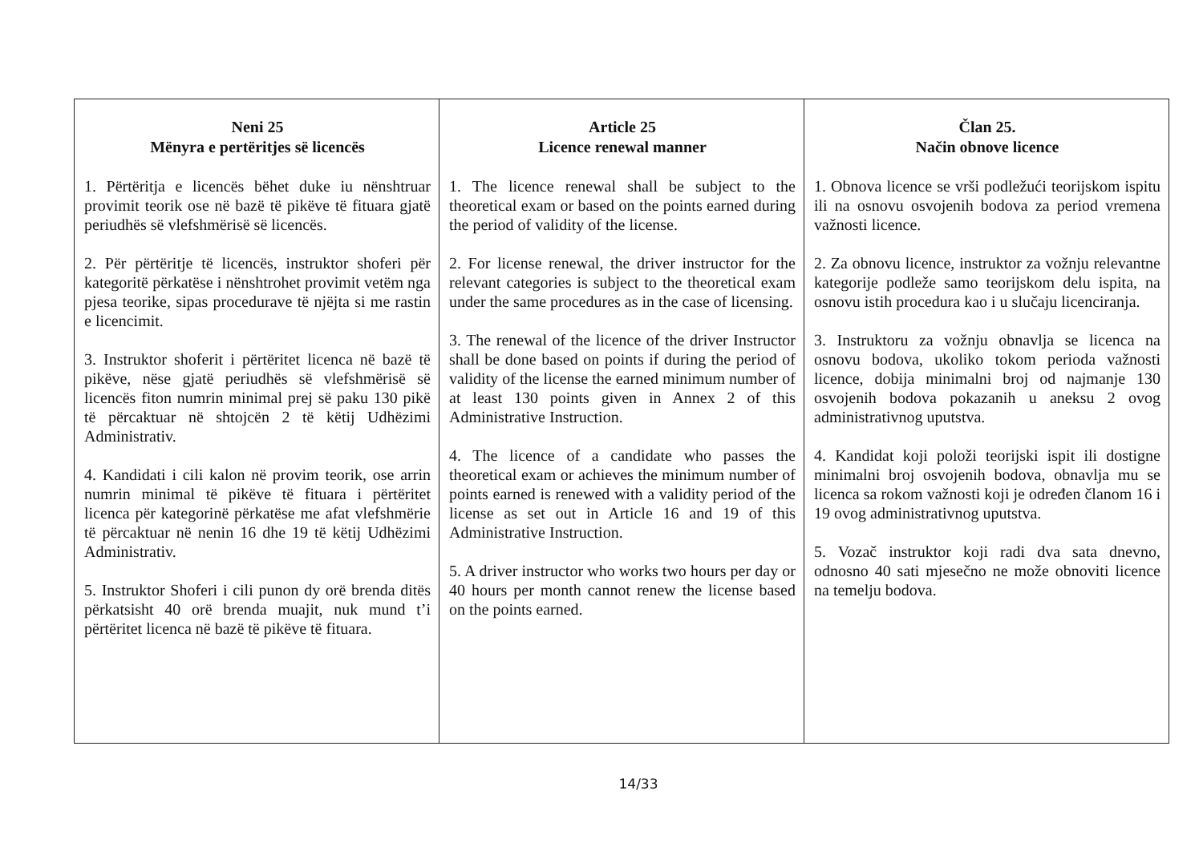| Neni 25 Mënyra e pertëritjes së licencës 1. Përtëritja e licencës bëhet duke iu nënshtruar provimit teorik ose në bazë të pikëve të fituara gjatë periudhës së vlefshmërisë së licencës. 2. Për përtëritje të licencës, instruktor shoferi për kategoritë përkatëse i nënshtrohet provimit vetëm nga pjesa teorike, sipas procedurave të njëjta si me rastin e licencimit. 3. Instruktor shoferit i përtëritet licenca në bazë të pikëve, nëse gjatë periudhës së vlefshmërisë së licencës fiton numrin minimal prej së paku 130 pikë të përcaktuar në shtojcën 2 të këtij Udhëzimi Administrativ. 4. Kandidati i cili kalon në provim teorik, ose arrin numrin minimal të pikëve të fituara i përtëritet licenca për kategorinë përkatëse me afat vlefshmërie të përcaktuar në nenin 16 dhe 19 të këtij Udhëzimi Administrativ. 5. Instruktor Shoferi i cili punon dy orë brenda ditës përkatsisht 40 orë brenda muajit, nuk mund t’i përtëritet licenca në bazë të pikëve të fituara. | Article 25 Licence renewal manner 1. The licence renewal shall be subject to the theoretical exam or based on the points earned during the period of validity of the license. 2. For license renewal, the driver instructor for the relevant categories is subject to the theoretical exam under the same procedures as in the case of licensing. 3. The renewal of the licence of the driver Instructor shall be done based on points if during the period of validity of the license the earned minimum number of at least 130 points given in Annex 2 of this Administrative Instruction. 4. The licence of a candidate who passes the theoretical exam or achieves the minimum number of points earned is renewed with a validity period of the license as set out in Article 16 and 19 of this Administrative Instruction. 5. A driver instructor who works two hours per day or 40 hours per month cannot renew the license based on the points earned. | Član 25. Način obnove licence 1. Obnova licence se vrši podležući teorijskom ispitu ili na osnovu osvojenih bodova za period vremena važnosti licence. 2. Za obnovu licence, instruktor za vožnju relevantne kategorije podleže samo teorijskom delu ispita, na osnovu istih procedura kao i u slučaju licenciranja. 3. Instruktoru za vožnju obnavlja se licenca na osnovu bodova, ukoliko tokom perioda važnosti licence, dobija minimalni broj od najmanje 130 osvojenih bodova pokazanih u aneksu 2 ovog administrativnog uputstva. 4. Kandidat koji položi teorijski ispit ili dostigne minimalni broj osvojenih bodova, obnavlja mu se licenca sa rokom važnosti koji je određen članom 16 i 19 ovog administrativnog uputstva. 5. Vozač instruktor koji radi dva sata dnevno, odnosno 40 sati mjesečno ne može obnoviti licence na temelju bodova. |
14/33